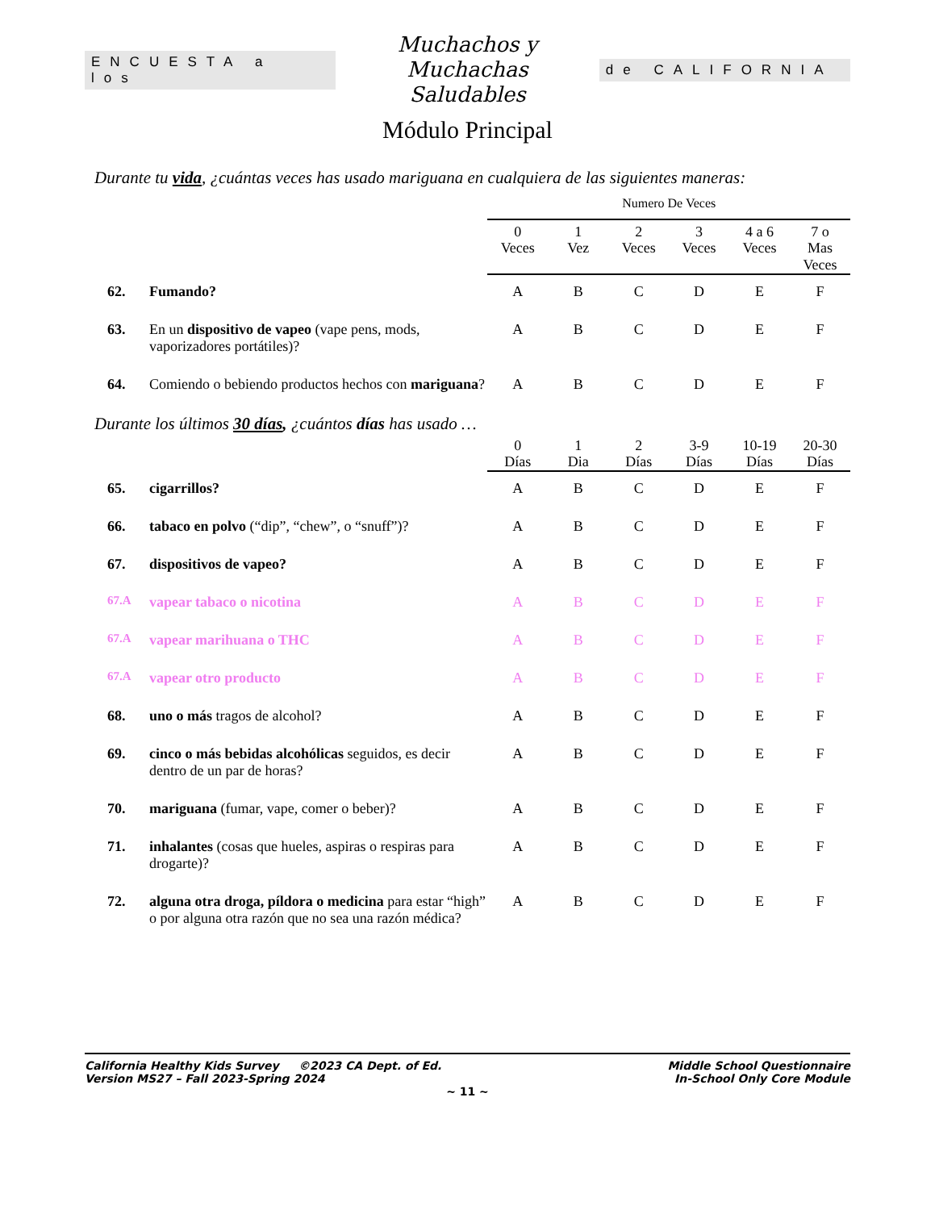ENCUESTA a los
Muchachos y Muchachas
Saludables
de CALIFORNIA
Módulo Principal
Durante tu vida, ¿cuántas veces has usado mariguana en cualquiera de las siguientes maneras:
| | | Numero De Veces | | | | | |
| | | 0 Veces | 1 Vez | 2 Veces | 3 Veces | 4 a 6 Veces | 7 o Mas Veces |
| 62. | Fumando? | A | B | C | D | E | F |
| 63. | En un dispositivo de vapeo (vape pens, mods, vaporizadores portátiles)? | A | B | C | D | E | F |
| 64. | Comiendo o bebiendo productos hechos con mariguana ? | A | B | C | D | E | F |
Durante los últimos 30 días, ¿cuántos días has usado …
| | | 0 Días | 1 Dia | 2 Días | 3-9 Días | 10-19 Días | 20-30 Días |
| 65. | cigarrillos? | A | B | C | D | E | F |
| 66. | tabaco en polvo (“dip”, “chew”, o “snuff”)? | A | B | C | D | E | F |
| 67. | dispositivos de vapeo? | A | B | C | D | E | F |
| 67.A | vapear tabaco o nicotina | A | B | C | D | E | F |
| 67.A | vapear marihuana o THC | A | B | C | D | E | F |
| 67.A | vapear otro producto | A | B | C | D | E | F |
| 68. | uno o más tragos de alcohol? | A | B | C | D | E | F |
| 69. | cinco o más bebidas alcohólicas seguidos, es decir dentro de un par de horas? | A | B | C | D | E | F |
| 70. | mariguana (fumar, vape, comer o beber)? | A | B | C | D | E | F |
| 71. | inhalantes (cosas que hueles, aspiras o respiras para drogarte)? | A | B | C | D | E | F |
| 72. | alguna otra droga, píldora o medicina para estar “high” o por alguna otra razón que no sea una razón médica? | A | B | C | D | E | F |
California Healthy Kids Survey ©2023 CA Dept. of Ed.
Version MS27 – Fall 2023-Spring 2024
Middle School Questionnaire
In-School Only Core Module
~ 11 ~